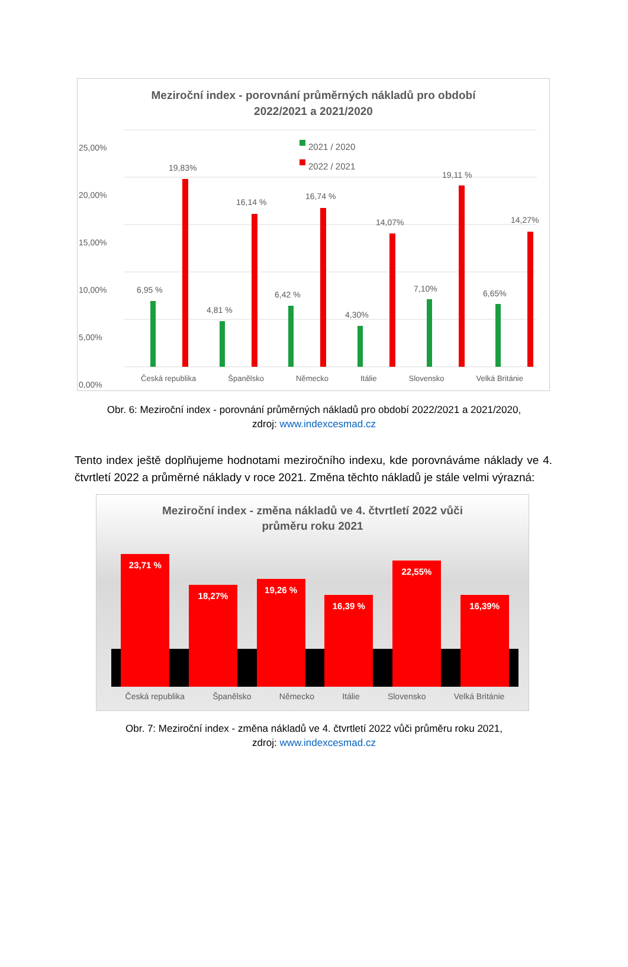Meziroční index - porovnání průměrných nákladů pro období
2022/2021 a 2021/2020
2021 / 2020
2022 / 2021
25,00%
20,00%
15,00%
10,00%
5,00%
0,00%
Česká republika Španělsko Německo Itálie Slovensko Velká Británie
6,95 %
19,83%
4,81 %
16,14 %
6,42 %
16,74 %
4,30%
14,07%
7,10%
19,11 %
6,65%
14,27%
Obr. 6: Meziroční index - porovnání průměrných nákladů pro období 2022/2021 a 2021/2020,
zdroj: www.indexcesmad.cz
Tento index ještě doplňujeme hodnotami meziročního indexu, kde porovnáváme náklady ve 4. čtvrtletí 2022 a průměrné náklady v roce 2021. Změna těchto nákladů je stále velmi výrazná:
Meziroční index - změna nákladů ve 4. čtvrtletí 2022 vůči
průměru roku 2021
23,71 %
18,27%
19,26 %
16,39 %
22,55%
16,39%
Česká republika Španělsko Německo Itálie Slovensko Velká Británie
Obr. 7: Meziroční index - změna nákladů ve 4. čtvrtletí 2022 vůči průměru roku 2021,
zdroj: www.indexcesmad.cz